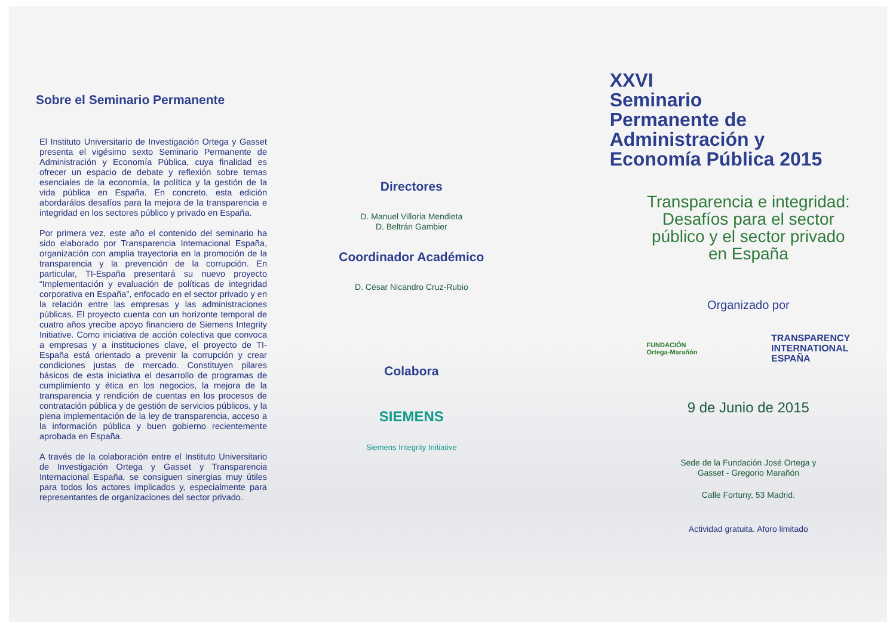Sobre el Seminario Permanente
El Instituto Universitario de Investigación Ortega y Gasset presenta el vigésimo sexto Seminario Permanente de Administración y Economía Pública, cuya finalidad es ofrecer un espacio de debate y reflexión sobre temas esenciales de la economía, la política y la gestión de la vida pública en España. En concreto, esta edición abordarálos desafíos para la mejora de la transparencia e integridad en los sectores público y privado en España.
Por primera vez, este año el contenido del seminario ha sido elaborado por Transparencia Internacional España, organización con amplia trayectoria en la promoción de la transparencia y la prevención de la corrupción. En particular, TI-España presentará su nuevo proyecto “Implementación y evaluación de políticas de integridad corporativa en España”, enfocado en el sector privado y en la relación entre las empresas y las administraciones públicas. El proyecto cuenta con un horizonte temporal de cuatro años yrecibe apoyo financiero de Siemens Integrity Initiative. Como iniciativa de acción colectiva que convoca a empresas y a instituciones clave, el proyecto de TI-España está orientado a prevenir la corrupción y crear condiciones justas de mercado. Constituyen pilares básicos de esta iniciativa el desarrollo de programas de cumplimiento y ética en los negocios, la mejora de la transparencia y rendición de cuentas en los procesos de contratación pública y de gestión de servicios públicos, y la plena implementación de la ley de transparencia, acceso a la información pública y buen gobierno recientemente aprobada en España.
A través de la colaboración entre el Instituto Universitario de Investigación Ortega y Gasset y Transparencia Internacional España, se consiguen sinergias muy útiles para todos los actores implicados y, especialmente para representantes de organizaciones del sector privado.
Directores
D. Manuel Villoria Mendieta
D. Beltrán Gambier
Coordinador Académico
D. César Nicandro Cruz-Rubio
Colabora
SIEMENS
Siemens Integrity Initiative
XXVI
Seminario
Permanente de
Administración y
Economía Pública 2015
Transparencia e integridad:
Desafíos para el sector
público y el sector privado
en España
Organizado por
FUNDACIÓN
Ortega-Marañón
TRANSPARENCY
INTERNATIONAL
ESPAÑA
9 de Junio de 2015
Sede de la Fundación José Ortega y
Gasset - Gregorio Marañón
Calle Fortuny, 53 Madrid.
Actividad gratuita. Aforo limitado